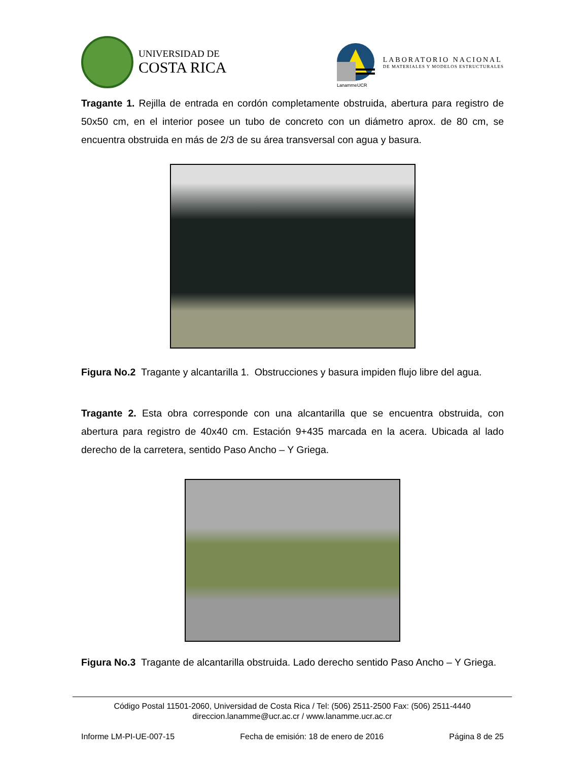UNIVERSIDAD DE
COSTA RICA
LanammeUCR
LABORATORIO NACIONAL
DE MATERIALES Y MODELOS ESTRUCTURALES
Tragante 1. Rejilla de entrada en cordón completamente obstruida, abertura para registro de 50x50 cm, en el interior posee un tubo de concreto con un diámetro aprox. de 80 cm, se encuentra obstruida en más de 2/3 de su área transversal con agua y basura.
Figura No.2 Tragante y alcantarilla 1. Obstrucciones y basura impiden flujo libre del agua.
Tragante 2. Esta obra corresponde con una alcantarilla que se encuentra obstruida, con abertura para registro de 40x40 cm. Estación 9+435 marcada en la acera. Ubicada al lado derecho de la carretera, sentido Paso Ancho – Y Griega.
Figura No.3 Tragante de alcantarilla obstruida. Lado derecho sentido Paso Ancho – Y Griega.
Código Postal 11501-2060, Universidad de Costa Rica / Tel: (506) 2511-2500 Fax: (506) 2511-4440
direccion.lanamme@ucr.ac.cr / www.lanamme.ucr.ac.cr
Informe LM-PI-UE-007-15 Fecha de emisión: 18 de enero de 2016 Página 8 de 25